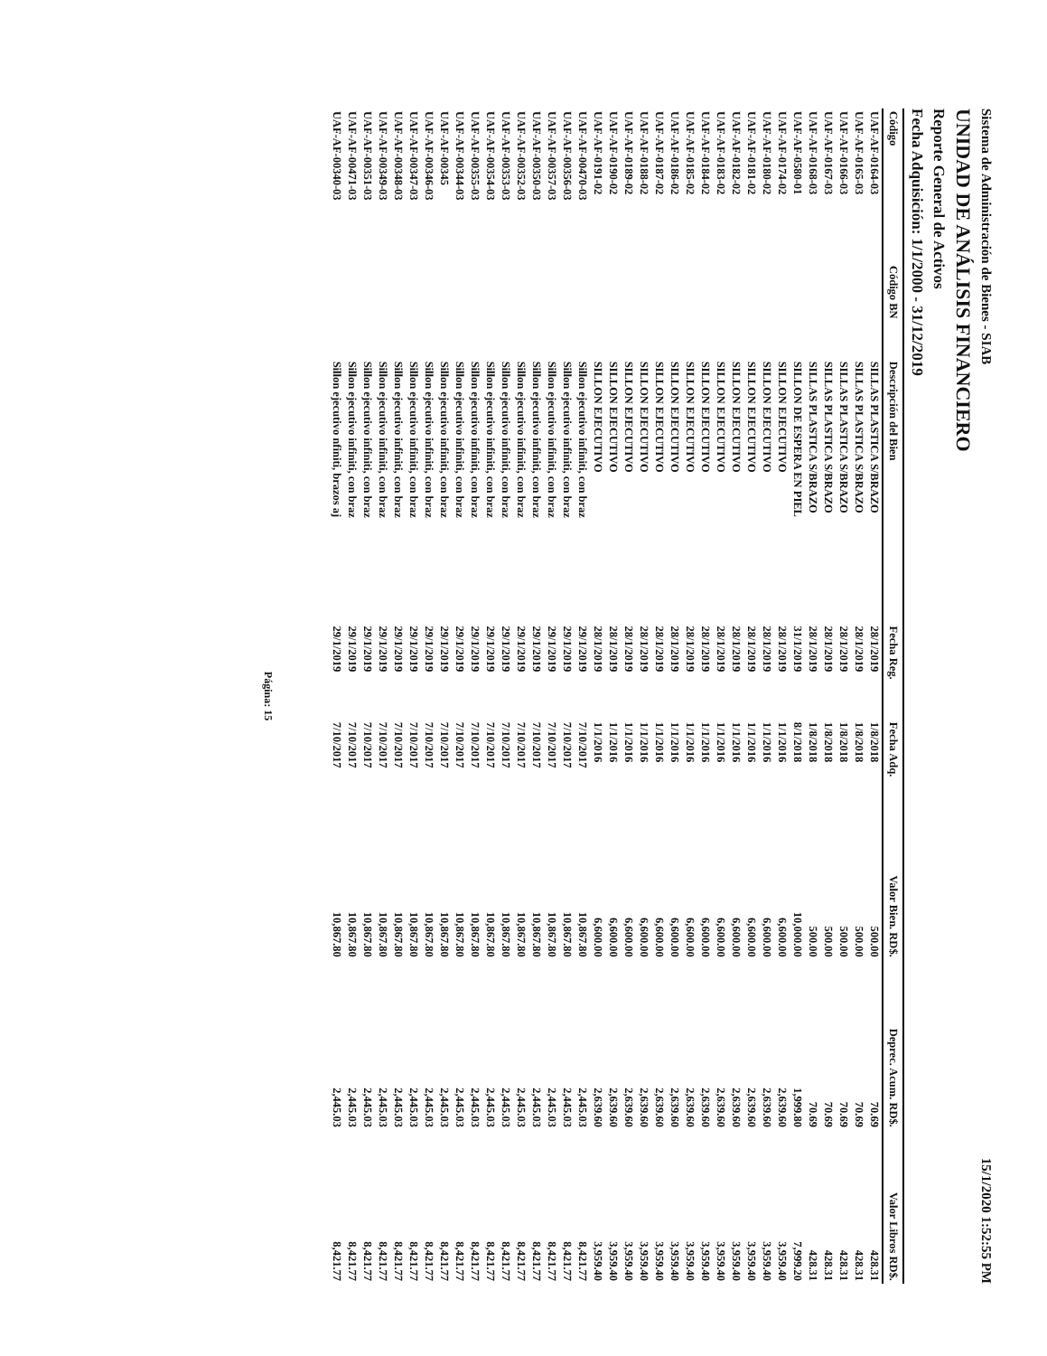Sistema de Administración de Bienes - SIAB 15/1/2020 1:52:55 PM
UNIDAD DE ANÁLISIS FINANCIERO
Reporte General de Activos
Fecha Adquisición: 1/1/2000 - 31/12/2019
| Código | Código BN | Descripción del Bien | Fecha Reg. | Fecha Adq. | Valor Bien. RD$. | Deprec. Acum. RD$. | Valor Libros RD$. |
| --- | --- | --- | --- | --- | --- | --- | --- |
| UAF-AF-0164-03 | | SILLAS PLASTICA S/BRAZO | 28/1/2019 | 1/8/2018 | 500.00 | 70.69 | 428.31 |
| UAF-AF-0165-03 | | SILLAS PLASTICA S/BRAZO | 28/1/2019 | 1/8/2018 | 500.00 | 70.69 | 428.31 |
| UAF-AF-0166-03 | | SILLAS PLASTICA S/BRAZO | 28/1/2019 | 1/8/2018 | 500.00 | 70.69 | 428.31 |
| UAF-AF-0167-03 | | SILLAS PLASTICA S/BRAZO | 28/1/2019 | 1/8/2018 | 500.00 | 70.69 | 428.31 |
| UAF-AF-0168-03 | | SILLAS PLASTICA S/BRAZO | 28/1/2019 | 1/8/2018 | 500.00 | 70.69 | 428.31 |
| UAF-AF-0580-01 | | SILLON DE ESPERA EN PIEL | 31/1/2019 | 8/1/2018 | 10,000.00 | 1,999.80 | 7,999.20 |
| UAF-AF-0174-02 | | SILLON EJECUTIVO | 28/1/2019 | 1/1/2016 | 6,600.00 | 2,639.60 | 3,959.40 |
| UAF-AF-0180-02 | | SILLON EJECUTIVO | 28/1/2019 | 1/1/2016 | 6,600.00 | 2,639.60 | 3,959.40 |
| UAF-AF-0181-02 | | SILLON EJECUTIVO | 28/1/2019 | 1/1/2016 | 6,600.00 | 2,639.60 | 3,959.40 |
| UAF-AF-0182-02 | | SILLON EJECUTIVO | 28/1/2019 | 1/1/2016 | 6,600.00 | 2,639.60 | 3,959.40 |
| UAF-AF-0183-02 | | SILLON EJECUTIVO | 28/1/2019 | 1/1/2016 | 6,600.00 | 2,639.60 | 3,959.40 |
| UAF-AF-0184-02 | | SILLON EJECUTIVO | 28/1/2019 | 1/1/2016 | 6,600.00 | 2,639.60 | 3,959.40 |
| UAF-AF-0185-02 | | SILLON EJECUTIVO | 28/1/2019 | 1/1/2016 | 6,600.00 | 2,639.60 | 3,959.40 |
| UAF-AF-0186-02 | | SILLON EJECUTIVO | 28/1/2019 | 1/1/2016 | 6,600.00 | 2,639.60 | 3,959.40 |
| UAF-AF-0187-02 | | SILLON EJECUTIVO | 28/1/2019 | 1/1/2016 | 6,600.00 | 2,639.60 | 3,959.40 |
| UAF-AF-0188-02 | | SILLON EJECUTIVO | 28/1/2019 | 1/1/2016 | 6,600.00 | 2,639.60 | 3,959.40 |
| UAF-AF-0189-02 | | SILLON EJECUTIVO | 28/1/2019 | 1/1/2016 | 6,600.00 | 2,639.60 | 3,959.40 |
| UAF-AF-0190-02 | | SILLON EJECUTIVO | 28/1/2019 | 1/1/2016 | 6,600.00 | 2,639.60 | 3,959.40 |
| UAF-AF-0191-02 | | SILLON EJECUTIVO | 28/1/2019 | 1/1/2016 | 6,600.00 | 2,639.60 | 3,959.40 |
| UAF-AF-00470-03 | | Sillon ejecutivo infiniti, con braz | 29/1/2019 | 7/10/2017 | 10,867.80 | 2,445.03 | 8,421.77 |
| UAF-AF-00356-03 | | Sillon ejecutivo infiniti, con braz | 29/1/2019 | 7/10/2017 | 10,867.80 | 2,445.03 | 8,421.77 |
| UAF-AF-00357-03 | | Sillon ejecutivo infiniti, con braz | 29/1/2019 | 7/10/2017 | 10,867.80 | 2,445.03 | 8,421.77 |
| UAF-AF-00350-03 | | Sillon ejecutivo infiniti, con braz | 29/1/2019 | 7/10/2017 | 10,867.80 | 2,445.03 | 8,421.77 |
| UAF-AF-00352-03 | | Sillon ejecutivo infiniti, con braz | 29/1/2019 | 7/10/2017 | 10,867.80 | 2,445.03 | 8,421.77 |
| UAF-AF-00353-03 | | Sillon ejecutivo infiniti, con braz | 29/1/2019 | 7/10/2017 | 10,867.80 | 2,445.03 | 8,421.77 |
| UAF-AF-00354-03 | | Sillon ejecutivo infiniti, con braz | 29/1/2019 | 7/10/2017 | 10,867.80 | 2,445.03 | 8,421.77 |
| UAF-AF-00355-03 | | Sillon ejecutivo infiniti, con braz | 29/1/2019 | 7/10/2017 | 10,867.80 | 2,445.03 | 8,421.77 |
| UAF-AF-00344-03 | | Sillon ejecutivo infiniti, con braz | 29/1/2019 | 7/10/2017 | 10,867.80 | 2,445.03 | 8,421.77 |
| UAF-AF-00345 | | Sillon ejecutivo infiniti, con braz | 29/1/2019 | 7/10/2017 | 10,867.80 | 2,445.03 | 8,421.77 |
| UAF-AF-00346-03 | | Sillon ejecutivo infiniti, con braz | 29/1/2019 | 7/10/2017 | 10,867.80 | 2,445.03 | 8,421.77 |
| UAF-AF-00347-03 | | Sillon ejecutivo infiniti, con braz | 29/1/2019 | 7/10/2017 | 10,867.80 | 2,445.03 | 8,421.77 |
| UAF-AF-00348-03 | | Sillon ejecutivo infiniti, con braz | 29/1/2019 | 7/10/2017 | 10,867.80 | 2,445.03 | 8,421.77 |
| UAF-AF-00349-03 | | Sillon ejecutivo infiniti, con braz | 29/1/2019 | 7/10/2017 | 10,867.80 | 2,445.03 | 8,421.77 |
| UAF-AF-00351-03 | | Sillon ejecutivo infiniti, con braz | 29/1/2019 | 7/10/2017 | 10,867.80 | 2,445.03 | 8,421.77 |
| UAF-AF-00471-03 | | Sillon ejecutivo infiniti, con braz | 29/1/2019 | 7/10/2017 | 10,867.80 | 2,445.03 | 8,421.77 |
| UAF-AF-00340-03 | | Sillon ejecutivo nfiniti, brazos aj | 29/1/2019 | 7/10/2017 | 10,867.80 | 2,445.03 | 8,421.77 |
Página: 15